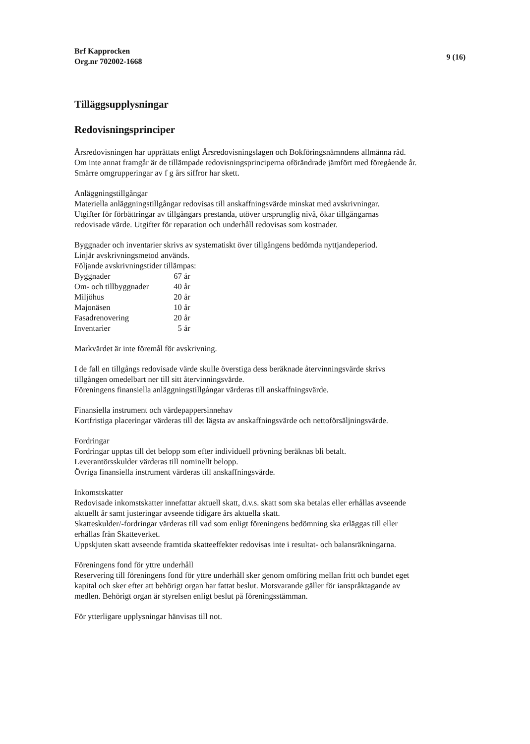Brf Kapprocken
Org.nr 702002-1668
9 (16)
Tilläggsupplysningar
Redovisningsprinciper
Årsredovisningen har upprättats enligt Årsredovisningslagen och Bokföringsnämndens allmänna råd.
Om inte annat framgår är de tillämpade redovisningsprinciperna oförändrade jämfört med föregående år.
Smärre omgrupperingar av f g års siffror har skett.
Anläggningstillgångar
Materiella anläggningstillgångar redovisas till anskaffningsvärde minskat med avskrivningar.
Utgifter för förbättringar av tillgångars prestanda, utöver ursprunglig nivå, ökar tillgångarnas
redovisade värde. Utgifter för reparation och underhåll redovisas som kostnader.
Byggnader och inventarier skrivs av systematiskt över tillgångens bedömda nyttjandeperiod.
Linjär avskrivningsmetod används.
Följande avskrivningstider tillämpas:
| Byggnader | 67 år |
| Om- och tillbyggnader | 40 år |
| Miljöhus | 20 år |
| Majonäsen | 10 år |
| Fasadrenovering | 20 år |
| Inventarier | 5 år |
Markvärdet är inte föremål för avskrivning.
I de fall en tillgångs redovisade värde skulle överstiga dess beräknade återvinningsvärde skrivs
tillgången omedelbart ner till sitt återvinningsvärde.
Föreningens finansiella anläggningstillgångar värderas till anskaffningsvärde.
Finansiella instrument och värdepappersinnehav
Kortfristiga placeringar värderas till det lägsta av anskaffningsvärde och nettoförsäljningsvärde.
Fordringar
Fordringar upptas till det belopp som efter individuell prövning beräknas bli betalt.
Leverantörsskulder värderas till nominellt belopp.
Övriga finansiella instrument värderas till anskaffningsvärde.
Inkomstskatter
Redovisade inkomstskatter innefattar aktuell skatt, d.v.s. skatt som ska betalas eller erhållas avseende
aktuellt år samt justeringar avseende tidigare års aktuella skatt.
Skatteskulder/-fordringar värderas till vad som enligt föreningens bedömning ska erläggas till eller
erhållas från Skatteverket.
Uppskjuten skatt avseende framtida skatteeffekter redovisas inte i resultat- och balansräkningarna.
Föreningens fond för yttre underhåll
Reservering till föreningens fond för yttre underhåll sker genom omföring mellan fritt och bundet eget
kapital och sker efter att behörigt organ har fattat beslut. Motsvarande gäller för ianspråktagande av
medlen. Behörigt organ är styrelsen enligt beslut på föreningsstämman.
För ytterligare upplysningar hänvisas till not.